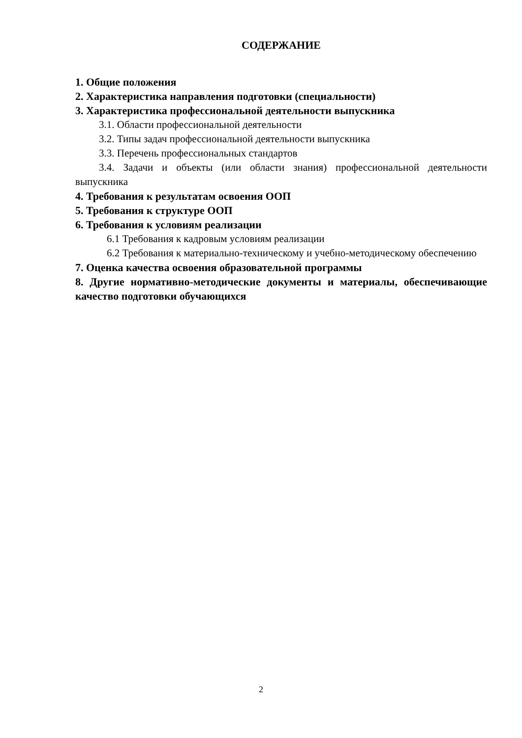СОДЕРЖАНИЕ
1. Общие положения
2. Характеристика направления подготовки (специальности)
3. Характеристика профессиональной деятельности выпускника
3.1. Области профессиональной деятельности
3.2. Типы задач профессиональной деятельности выпускника
3.3. Перечень профессиональных стандартов
3.4. Задачи и объекты (или области знания) профессиональной деятельности выпускника
4. Требования к результатам освоения ООП
5. Требования к структуре ООП
6. Требования к условиям реализации
6.1 Требования к кадровым условиям реализации
6.2 Требования к материально-техническому и учебно-методическому обеспечению
7. Оценка качества освоения образовательной программы
8. Другие нормативно-методические документы и материалы, обеспечивающие качество подготовки обучающихся
2